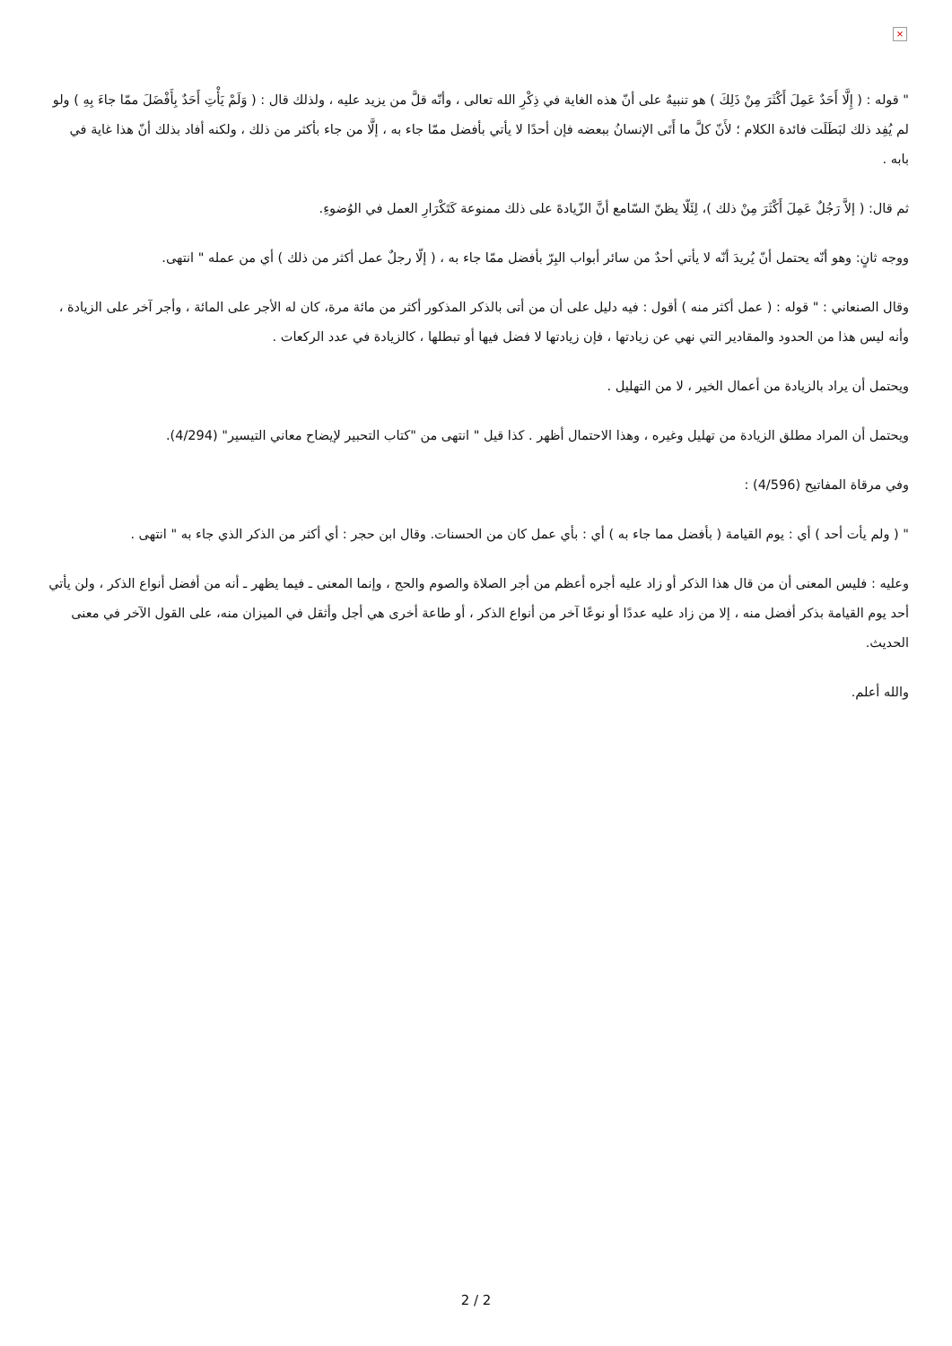×
" قوله : ( إِلَّا أَحَدٌ عَمِلَ أَكْثَرَ مِنْ ذَلِكَ ) هو تنبيهٌ على أنّ هذه الغاية في ذِكْرِ الله تعالى ، وأنّه قلَّ من يزيد عليه ، ولذلك قال : ( وَلَمْ يَأْتِ أَحَدٌ بِأَفْضَلَ ممّا جاءَ بِهِ ) ولو لم يُفِد ذلك لبَطَلَت فائدة الكلام ؛ لأَنّ كلَّ ما أَتَى الإنسانُ ببعضه فإن أحدًا لا يأتي بأفضل ممّا جاء به ، إلَّا من جاء بأكثر من ذلك ، ولكنه أفاد بذلك أنّ هذا غاية في بابه .
ثم قال: ( إلاَّ رَجُلٌ عَمِلَ أَكْثَرَ مِنْ ذلك )، لِئَلّا يظنّ السّامع أنَّ الزّيادةَ على ذلك ممنوعة كَتَكْرَارِ العمل في الوُضوءِ.
ووجه ثانٍ: وهو أنّه يحتمل أنّ يُريدَ أنّه لا يأتي أحدٌ من سائر أبواب البِرّ بأفضل ممّا جاء به ، ( إلّا رجلٌ عمل أكثر من ذلك ) أي من عمله " انتهى.
وقال الصنعاني : " قوله : ( عمل أكثر منه ) أقول : فيه دليل على أن من أتى بالذكر المذكور أكثر من مائة مرة، كان له الأجر على المائة ، وأجر آخر على الزيادة ، وأنه ليس هذا من الحدود والمقادير التي نهي عن زيادتها ، فإن زيادتها لا فضل فيها أو تبطلها ، كالزيادة في عدد الركعات .
ويحتمل أن يراد بالزيادة من أعمال الخير ، لا من التهليل .
ويحتمل أن المراد مطلق الزيادة من تهليل وغيره ، وهذا الاحتمال أظهر . كذا قيل " انتهى من "كتاب التحبير لإيضاح معاني التيسير" (4/294).
وفي مرقاة المفاتيح (4/596) :
" ( ولم يأت أحد ) أي : يوم القيامة ( بأفضل مما جاء به ) أي : بأي عمل كان من الحسنات. وقال ابن حجر : أي أكثر من الذكر الذي جاء به " انتهى .
وعليه : فليس المعنى أن من قال هذا الذكر أو زاد عليه أجره أعظم من أجر الصلاة والصوم والحج ، وإنما المعنى ـ فيما يظهر ـ أنه من أفضل أنواع الذكر ، ولن يأتي أحد يوم القيامة بذكر أفضل منه ، إلا من زاد عليه عددًا أو نوعًا آخر من أنواع الذكر ، أو طاعة أخرى هي أجل وأثقل في الميزان منه، على القول الآخر في معنى الحديث.
والله أعلم.
2 / 2